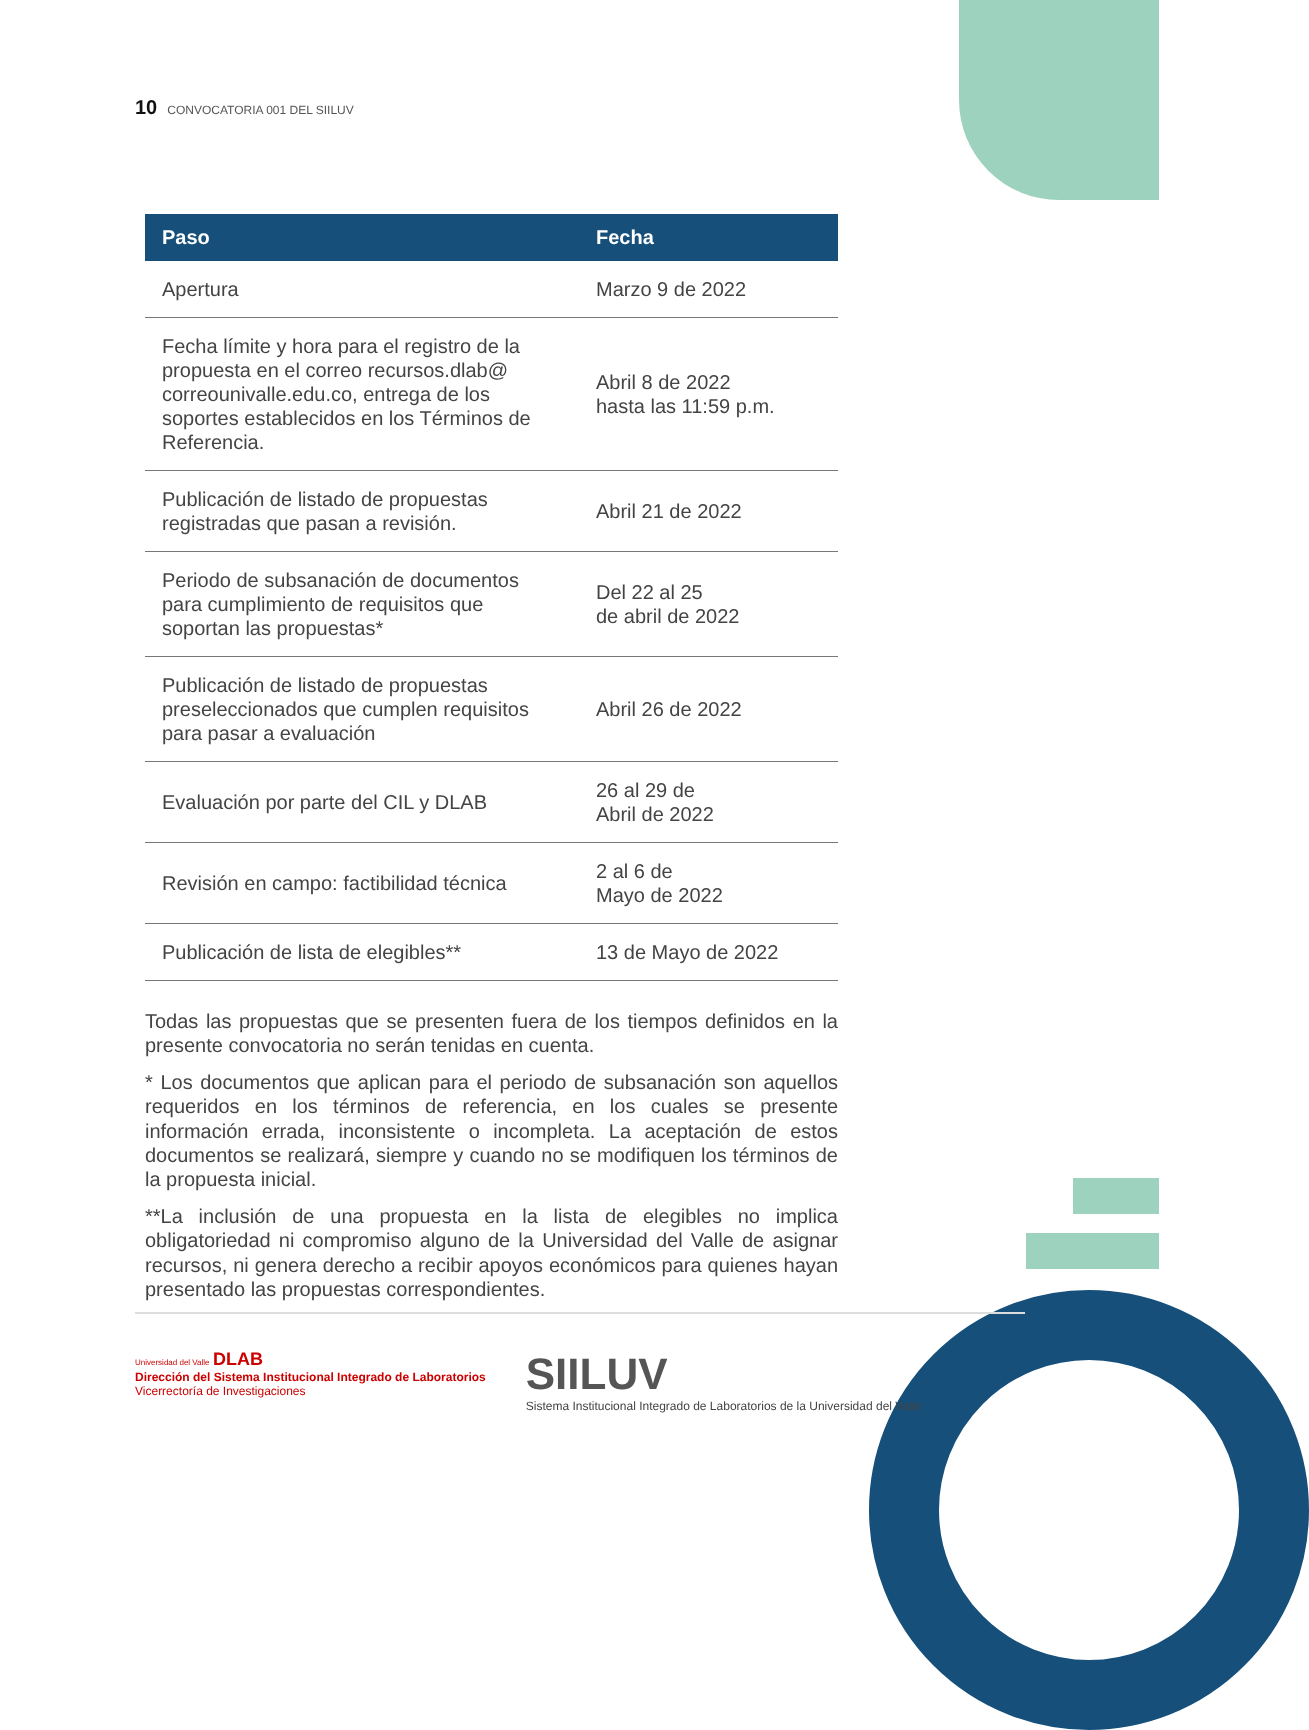10 CONVOCATORIA 001 DEL SIILUV
| Paso | Fecha |
| --- | --- |
| Apertura | Marzo 9 de 2022 |
| Fecha límite y hora para el registro de la propuesta en el correo recursos.dlab@ correounivalle.edu.co, entrega de los soportes establecidos en los Términos de Referencia. | Abril 8 de 2022 hasta las 11:59 p.m. |
| Publicación de listado de propuestas registradas que pasan a revisión. | Abril 21 de 2022 |
| Periodo de subsanación de documentos para cumplimiento de requisitos que soportan las propuestas* | Del 22 al 25 de abril de 2022 |
| Publicación de listado de propuestas preseleccionados que cumplen requisitos para pasar a evaluación | Abril 26 de 2022 |
| Evaluación por parte del CIL y DLAB | 26 al 29 de Abril de 2022 |
| Revisión en campo: factibilidad técnica | 2 al 6 de Mayo de 2022 |
| Publicación de lista de elegibles** | 13 de Mayo de 2022 |
Todas las propuestas que se presenten fuera de los tiempos definidos en la presente convocatoria no serán tenidas en cuenta.
* Los documentos que aplican para el periodo de subsanación son aquellos requeridos en los términos de referencia, en los cuales se presente información errada, inconsistente o incompleta. La aceptación de estos documentos se realizará, siempre y cuando no se modifiquen los términos de la propuesta inicial.
**La inclusión de una propuesta en la lista de elegibles no implica obligatoriedad ni compromiso alguno de la Universidad del Valle de asignar recursos, ni genera derecho a recibir apoyos económicos para quienes hayan presentado las propuestas correspondientes.
Universidad del Valle DLAB
Dirección del Sistema Institucional Integrado de Laboratorios
Vicerrectoría de Investigaciones
SIILUV
Sistema Institucional Integrado de Laboratorios de la Universidad del Valle